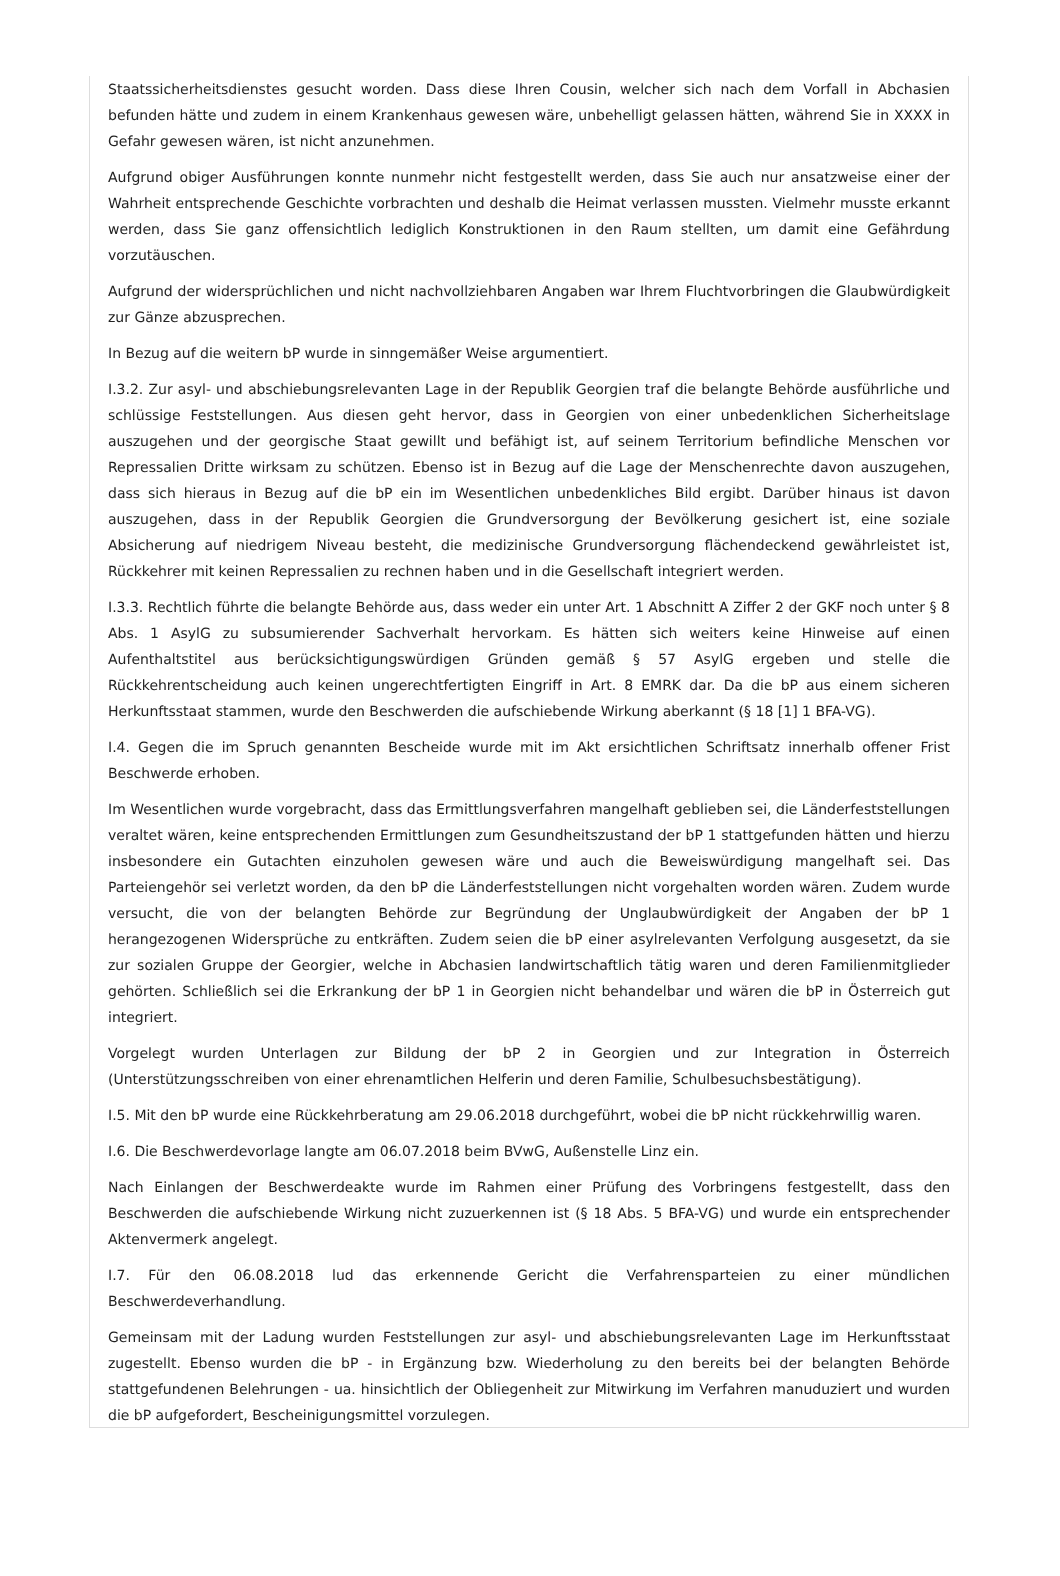Staatssicherheitsdienstes gesucht worden. Dass diese Ihren Cousin, welcher sich nach dem Vorfall in Abchasien befunden hätte und zudem in einem Krankenhaus gewesen wäre, unbehelligt gelassen hätten, während Sie in XXXX in Gefahr gewesen wären, ist nicht anzunehmen.
Aufgrund obiger Ausführungen konnte nunmehr nicht festgestellt werden, dass Sie auch nur ansatzweise einer der Wahrheit entsprechende Geschichte vorbrachten und deshalb die Heimat verlassen mussten. Vielmehr musste erkannt werden, dass Sie ganz offensichtlich lediglich Konstruktionen in den Raum stellten, um damit eine Gefährdung vorzutäuschen.
Aufgrund der widersprüchlichen und nicht nachvollziehbaren Angaben war Ihrem Fluchtvorbringen die Glaubwürdigkeit zur Gänze abzusprechen.
In Bezug auf die weitern bP wurde in sinngemäßer Weise argumentiert.
I.3.2. Zur asyl- und abschiebungsrelevanten Lage in der Republik Georgien traf die belangte Behörde ausführliche und schlüssige Feststellungen. Aus diesen geht hervor, dass in Georgien von einer unbedenklichen Sicherheitslage auszugehen und der georgische Staat gewillt und befähigt ist, auf seinem Territorium befindliche Menschen vor Repressalien Dritte wirksam zu schützen. Ebenso ist in Bezug auf die Lage der Menschenrechte davon auszugehen, dass sich hieraus in Bezug auf die bP ein im Wesentlichen unbedenkliches Bild ergibt. Darüber hinaus ist davon auszugehen, dass in der Republik Georgien die Grundversorgung der Bevölkerung gesichert ist, eine soziale Absicherung auf niedrigem Niveau besteht, die medizinische Grundversorgung flächendeckend gewährleistet ist, Rückkehrer mit keinen Repressalien zu rechnen haben und in die Gesellschaft integriert werden.
I.3.3. Rechtlich führte die belangte Behörde aus, dass weder ein unter Art. 1 Abschnitt A Ziffer 2 der GKF noch unter § 8 Abs. 1 AsylG zu subsumierender Sachverhalt hervorkam. Es hätten sich weiters keine Hinweise auf einen Aufenthaltstitel aus berücksichtigungswürdigen Gründen gemäß § 57 AsylG ergeben und stelle die Rückkehrentscheidung auch keinen ungerechtfertigten Eingriff in Art. 8 EMRK dar. Da die bP aus einem sicheren Herkunftsstaat stammen, wurde den Beschwerden die aufschiebende Wirkung aberkannt (§ 18 [1] 1 BFA-VG).
I.4. Gegen die im Spruch genannten Bescheide wurde mit im Akt ersichtlichen Schriftsatz innerhalb offener Frist Beschwerde erhoben.
Im Wesentlichen wurde vorgebracht, dass das Ermittlungsverfahren mangelhaft geblieben sei, die Länderfeststellungen veraltet wären, keine entsprechenden Ermittlungen zum Gesundheitszustand der bP 1 stattgefunden hätten und hierzu insbesondere ein Gutachten einzuholen gewesen wäre und auch die Beweiswürdigung mangelhaft sei. Das Parteiengehör sei verletzt worden, da den bP die Länderfeststellungen nicht vorgehalten worden wären. Zudem wurde versucht, die von der belangten Behörde zur Begründung der Unglaubwürdigkeit der Angaben der bP 1 herangezogenen Widersprüche zu entkräften. Zudem seien die bP einer asylrelevanten Verfolgung ausgesetzt, da sie zur sozialen Gruppe der Georgier, welche in Abchasien landwirtschaftlich tätig waren und deren Familienmitglieder gehörten. Schließlich sei die Erkrankung der bP 1 in Georgien nicht behandelbar und wären die bP in Österreich gut integriert.
Vorgelegt wurden Unterlagen zur Bildung der bP 2 in Georgien und zur Integration in Österreich (Unterstützungsschreiben von einer ehrenamtlichen Helferin und deren Familie, Schulbesuchsbestätigung).
I.5. Mit den bP wurde eine Rückkehrberatung am 29.06.2018 durchgeführt, wobei die bP nicht rückkehrwillig waren.
I.6. Die Beschwerdevorlage langte am 06.07.2018 beim BVwG, Außenstelle Linz ein.
Nach Einlangen der Beschwerdeakte wurde im Rahmen einer Prüfung des Vorbringens festgestellt, dass den Beschwerden die aufschiebende Wirkung nicht zuzuerkennen ist (§ 18 Abs. 5 BFA-VG) und wurde ein entsprechender Aktenvermerk angelegt.
I.7. Für den 06.08.2018 lud das erkennende Gericht die Verfahrensparteien zu einer mündlichen Beschwerdeverhandlung.
Gemeinsam mit der Ladung wurden Feststellungen zur asyl- und abschiebungsrelevanten Lage im Herkunftsstaat zugestellt. Ebenso wurden die bP - in Ergänzung bzw. Wiederholung zu den bereits bei der belangten Behörde stattgefundenen Belehrungen - ua. hinsichtlich der Obliegenheit zur Mitwirkung im Verfahren manuduziert und wurden die bP aufgefordert, Bescheinigungsmittel vorzulegen.